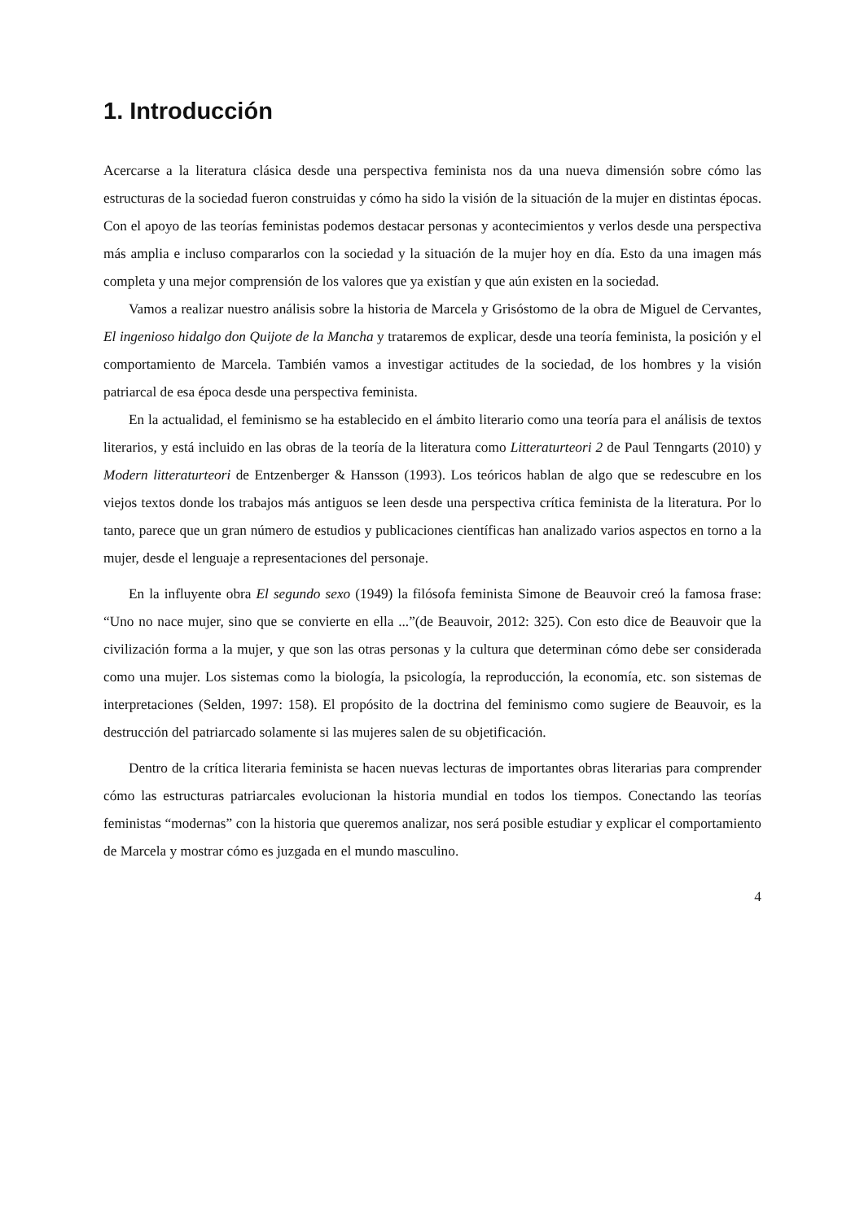1. Introducción
Acercarse a la literatura clásica desde una perspectiva feminista nos da una nueva dimensión sobre cómo las estructuras de la sociedad fueron construidas y cómo ha sido la visión de la situación de la mujer en distintas épocas. Con el apoyo de las teorías feministas podemos destacar personas y acontecimientos y verlos desde una perspectiva más amplia e incluso compararlos con la sociedad y la situación de la mujer hoy en día. Esto da una imagen más completa y una mejor comprensión de los valores que ya existían y que aún existen en la sociedad.
Vamos a realizar nuestro análisis sobre la historia de Marcela y Grisóstomo de la obra de Miguel de Cervantes, El ingenioso hidalgo don Quijote de la Mancha y trataremos de explicar, desde una teoría feminista, la posición y el comportamiento de Marcela. También vamos a investigar actitudes de la sociedad, de los hombres y la visión patriarcal de esa época desde una perspectiva feminista.
En la actualidad, el feminismo se ha establecido en el ámbito literario como una teoría para el análisis de textos literarios, y está incluido en las obras de la teoría de la literatura como Litteraturteori 2 de Paul Tenngarts (2010) y Modern litteraturteori de Entzenberger & Hansson (1993). Los teóricos hablan de algo que se redescubre en los viejos textos donde los trabajos más antiguos se leen desde una perspectiva crítica feminista de la literatura. Por lo tanto, parece que un gran número de estudios y publicaciones científicas han analizado varios aspectos en torno a la mujer, desde el lenguaje a representaciones del personaje.
En la influyente obra El segundo sexo (1949) la filósofa feminista Simone de Beauvoir creó la famosa frase: “Uno no nace mujer, sino que se convierte en ella ...”(de Beauvoir, 2012: 325). Con esto dice de Beauvoir que la civilización forma a la mujer, y que son las otras personas y la cultura que determinan cómo debe ser considerada como una mujer. Los sistemas como la biología, la psicología, la reproducción, la economía, etc. son sistemas de interpretaciones (Selden, 1997: 158). El propósito de la doctrina del feminismo como sugiere de Beauvoir, es la destrucción del patriarcado solamente si las mujeres salen de su objetificación.
Dentro de la crítica literaria feminista se hacen nuevas lecturas de importantes obras literarias para comprender cómo las estructuras patriarcales evolucionan la historia mundial en todos los tiempos. Conectando las teorías feministas “modernas” con la historia que queremos analizar, nos será posible estudiar y explicar el comportamiento de Marcela y mostrar cómo es juzgada en el mundo masculino.
4